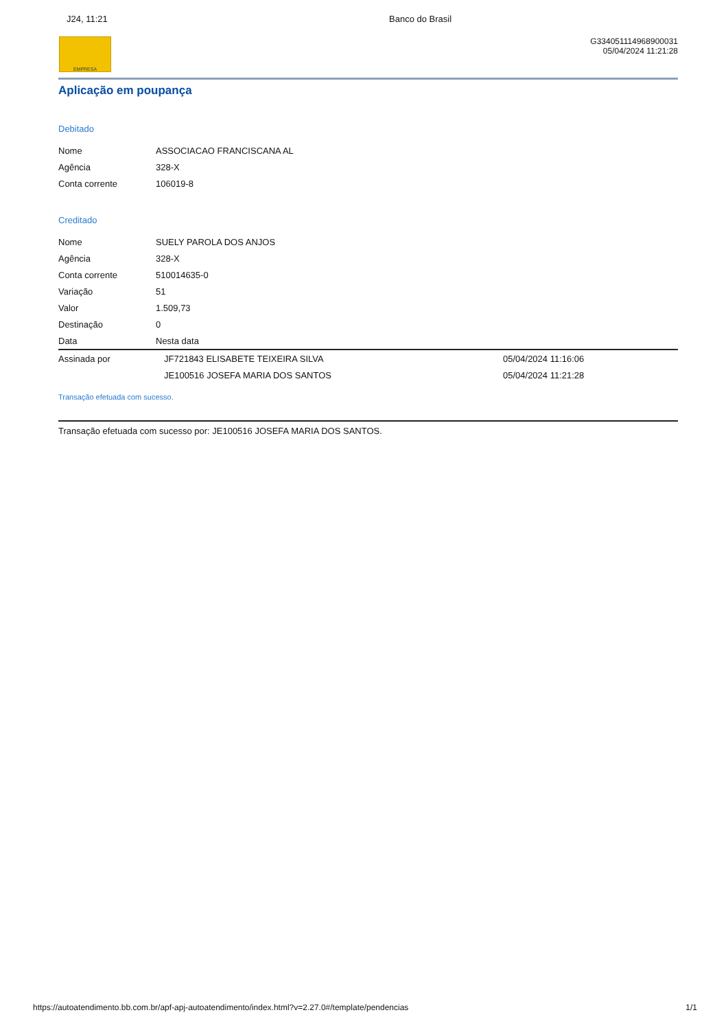J24, 11:21 Banco do Brasil
EMPRESA
G334051114968900031
05/04/2024 11:21:28
Aplicação em poupança
Debitado
| Nome | ASSOCIACAO FRANCISCANA AL |
| Agência | 328-X |
| Conta corrente | 106019-8 |
Creditado
| Nome | SUELY PAROLA DOS ANJOS | |
| Agência | 328-X | |
| Conta corrente | 510014635-0 | |
| Variação | 51 | |
| Valor | 1.509,73 | |
| Destinação | 0 | |
| Data | Nesta data | |
| Assinada por | JF721843 ELISABETE TEIXEIRA SILVA | 05/04/2024 11:16:06 |
| | JE100516 JOSEFA MARIA DOS SANTOS | 05/04/2024 11:21:28 |
Transação efetuada com sucesso.
Transação efetuada com sucesso por: JE100516 JOSEFA MARIA DOS SANTOS.
https://autoatendimento.bb.com.br/apf-apj-autoatendimento/index.html?v=2.27.0#/template/pendencias 1/1